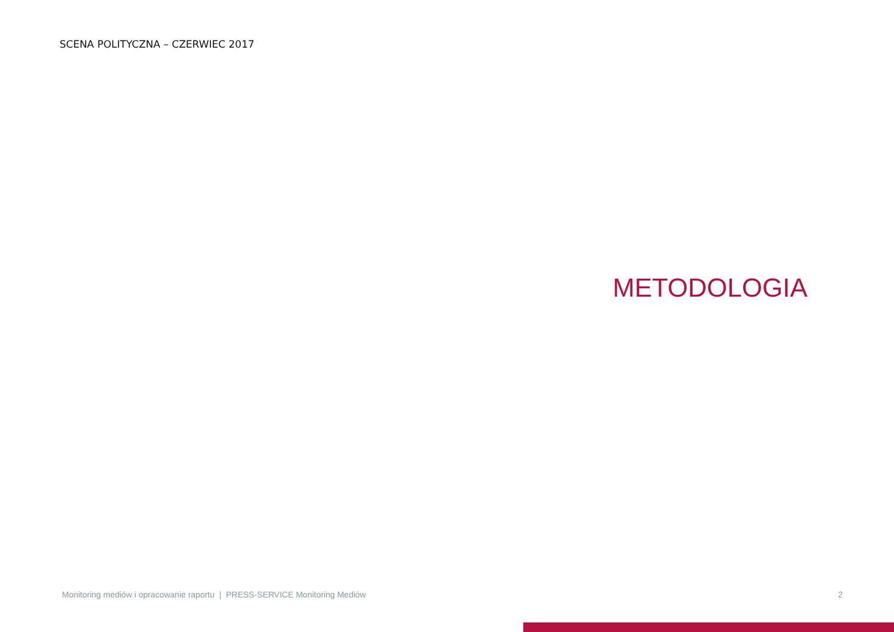SCENA POLITYCZNA – CZERWIEC 2017
METODOLOGIA
Monitoring mediów i opracowanie raportu | PRESS-SERVICE Monitoring Mediów 2